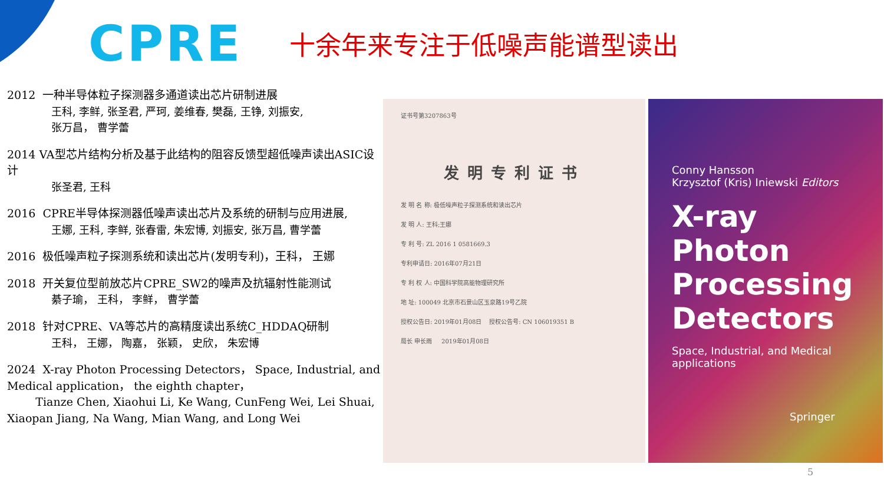CPRE
十余年来专注于低噪声能谱型读出
2012 一种半导体粒子探测器多通道读出芯片研制进展
王科, 李鲜, 张圣君, 严珂, 姜维春, 樊磊, 王铮, 刘振安,
张万昌， 曹学蕾
2014 VA型芯片结构分析及基于此结构的阻容反馈型超低噪声读出ASIC设计
张圣君, 王科
2016 CPRE半导体探测器低噪声读出芯片及系统的研制与应用进展,
王娜, 王科, 李鲜, 张春雷, 朱宏博, 刘振安, 张万昌, 曹学蕾
2016 极低噪声粒子探测系统和读出芯片(发明专利)，王科， 王娜
2018 开关复位型前放芯片CPRE_SW2的噪声及抗辐射性能测试
綦子瑜， 王科， 李鲜， 曹学蕾
2018 针对CPRE、VA等芯片的高精度读出系统C_HDDAQ研制
王科， 王娜， 陶嘉， 张颖， 史欣， 朱宏博
2024 X-ray Photon Processing Detectors， Space, Industrial, and Medical application， the eighth chapter，
Tianze Chen, Xiaohui Li, Ke Wang, CunFeng Wei, Lei Shuai, Xiaopan Jiang, Na Wang, Mian Wang, and Long Wei
证书号第3207863号
发明专利证书
发 明 名 称: 极低噪声粒子探测系统和读出芯片
发 明 人: 王科;王娜
专 利 号: ZL 2016 1 0581669.3
专利申请日: 2016年07月21日
专 利 权 人: 中国科学院高能物理研究所
地 址: 100049 北京市石景山区玉泉路19号乙院
授权公告日: 2019年01月08日 授权公告号: CN 106019351 B
局长 申长雨 2019年01月08日
Conny Hansson
Krzysztof (Kris) Iniewski Editors
X-ray Photon
Processing
Detectors
Space, Industrial, and Medical
applications
Springer
5